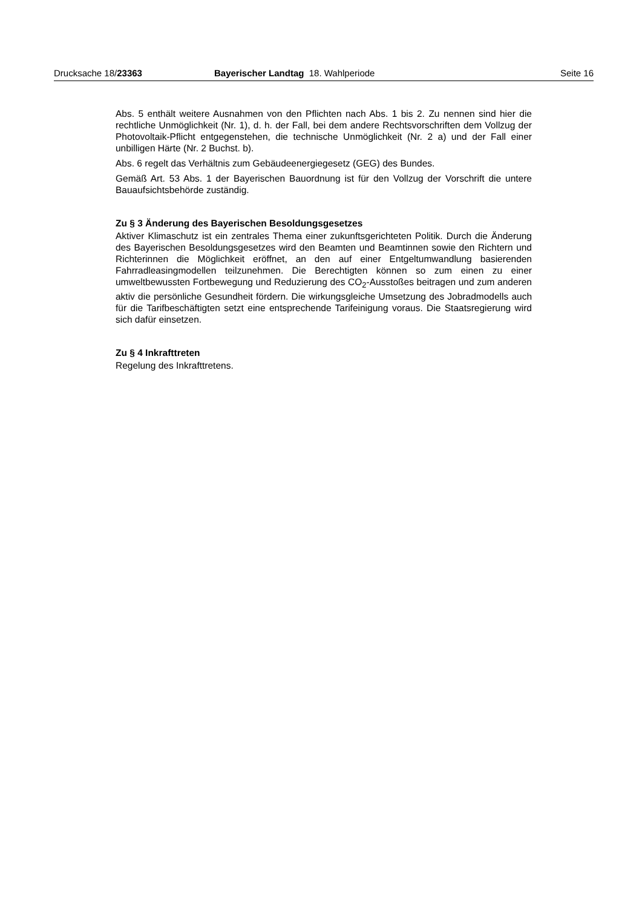Drucksache 18/23363 Bayerischer Landtag 18. Wahlperiode Seite 16
Abs. 5 enthält weitere Ausnahmen von den Pflichten nach Abs. 1 bis 2. Zu nennen sind hier die rechtliche Unmöglichkeit (Nr. 1), d. h. der Fall, bei dem andere Rechtsvorschriften dem Vollzug der Photovoltaik-Pflicht entgegenstehen, die technische Unmöglichkeit (Nr. 2 a) und der Fall einer unbilligen Härte (Nr. 2 Buchst. b).
Abs. 6 regelt das Verhältnis zum Gebäudeenergiegesetz (GEG) des Bundes.
Gemäß Art. 53 Abs. 1 der Bayerischen Bauordnung ist für den Vollzug der Vorschrift die untere Bauaufsichtsbehörde zuständig.
Zu § 3 Änderung des Bayerischen Besoldungsgesetzes
Aktiver Klimaschutz ist ein zentrales Thema einer zukunftsgerichteten Politik. Durch die Änderung des Bayerischen Besoldungsgesetzes wird den Beamten und Beamtinnen sowie den Richtern und Richterinnen die Möglichkeit eröffnet, an den auf einer Entgeltumwandlung basierenden Fahrradleasingmodellen teilzunehmen. Die Berechtigten können so zum einen zu einer umweltbewussten Fortbewegung und Reduzierung des CO<sub>2</sub>-Ausstoßes beitragen und zum anderen aktiv die persönliche Gesundheit fördern. Die wirkungsgleiche Umsetzung des Jobradmodells auch für die Tarifbeschäftigten setzt eine entsprechende Tarifeinigung voraus. Die Staatsregierung wird sich dafür einsetzen.
Zu § 4 Inkrafttreten
Regelung des Inkrafttretens.